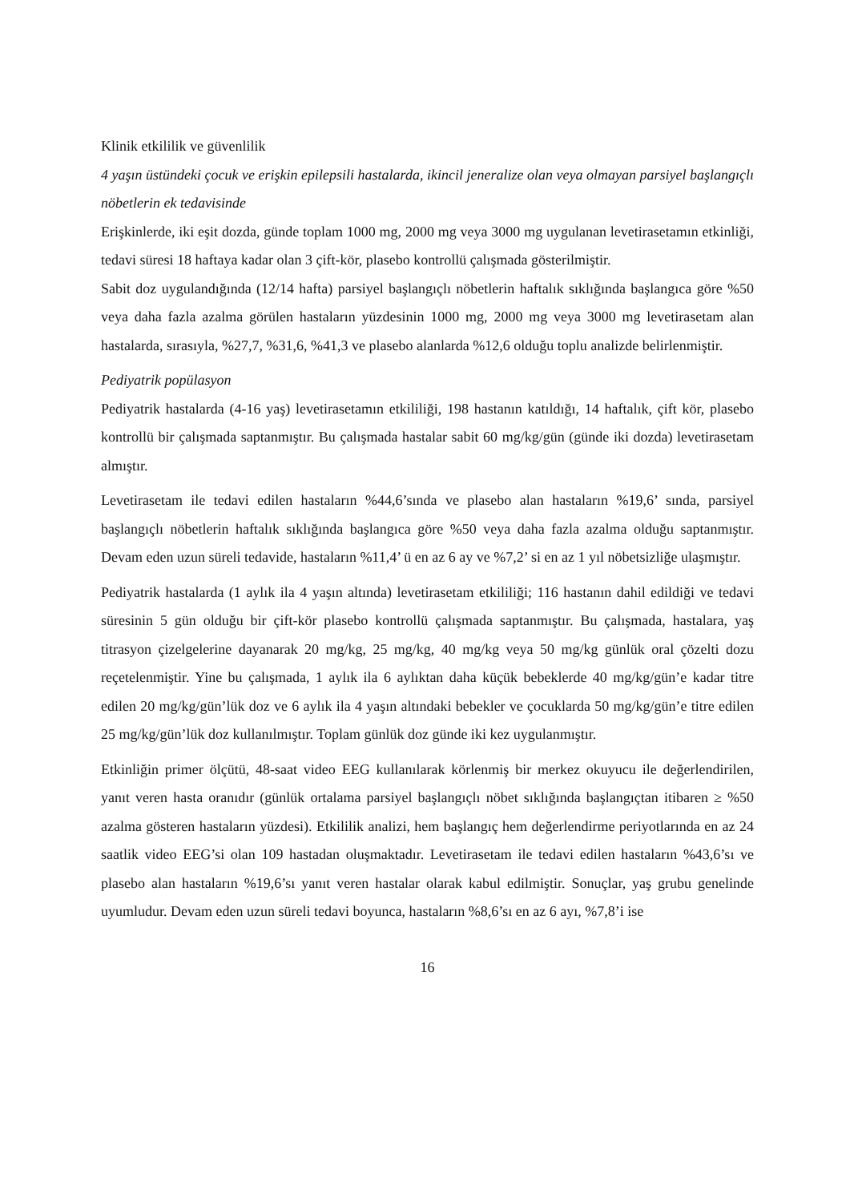Klinik etkililik ve güvenlilik
4 yaşın üstündeki çocuk ve erişkin epilepsili hastalarda, ikincil jeneralize olan veya olmayan parsiyel başlangıçlı nöbetlerin ek tedavisinde
Erişkinlerde, iki eşit dozda, günde toplam 1000 mg, 2000 mg veya 3000 mg uygulanan levetirasetamın etkinliği, tedavi süresi 18 haftaya kadar olan 3 çift-kör, plasebo kontrollü çalışmada gösterilmiştir.
Sabit doz uygulandığında (12/14 hafta) parsiyel başlangıçlı nöbetlerin haftalık sıklığında başlangıca göre %50 veya daha fazla azalma görülen hastaların yüzdesinin 1000 mg, 2000 mg veya 3000 mg levetirasetam alan hastalarda, sırasıyla, %27,7, %31,6, %41,3 ve plasebo alanlarda %12,6 olduğu toplu analizde belirlenmiştir.
Pediyatrik popülasyon
Pediyatrik hastalarda (4-16 yaş) levetirasetamın etkililiği, 198 hastanın katıldığı, 14 haftalık, çift kör, plasebo kontrollü bir çalışmada saptanmıştır. Bu çalışmada hastalar sabit 60 mg/kg/gün (günde iki dozda) levetirasetam almıştır.
Levetirasetam ile tedavi edilen hastaların %44,6’sında ve plasebo alan hastaların %19,6’ sında, parsiyel başlangıçlı nöbetlerin haftalık sıklığında başlangıca göre %50 veya daha fazla azalma olduğu saptanmıştır. Devam eden uzun süreli tedavide, hastaların %11,4’ ü en az 6 ay ve %7,2’ si en az 1 yıl nöbetsizliğe ulaşmıştır.
Pediyatrik hastalarda (1 aylık ila 4 yaşın altında) levetirasetam etkililiği; 116 hastanın dahil edildiği ve tedavi süresinin 5 gün olduğu bir çift-kör plasebo kontrollü çalışmada saptanmıştır. Bu çalışmada, hastalara, yaş titrasyon çizelgelerine dayanarak 20 mg/kg, 25 mg/kg, 40 mg/kg veya 50 mg/kg günlük oral çözelti dozu reçetelenmiştir. Yine bu çalışmada, 1 aylık ila 6 aylıktan daha küçük bebeklerde 40 mg/kg/gün’e kadar titre edilen 20 mg/kg/gün’lük doz ve 6 aylık ila 4 yaşın altındaki bebekler ve çocuklarda 50 mg/kg/gün’e titre edilen 25 mg/kg/gün’lük doz kullanılmıştır. Toplam günlük doz günde iki kez uygulanmıştır.
Etkinliğin primer ölçütü, 48-saat video EEG kullanılarak körlenmiş bir merkez okuyucu ile değerlendirilen, yanıt veren hasta oranıdır (günlük ortalama parsiyel başlangıçlı nöbet sıklığında başlangıçtan itibaren ≥ %50 azalma gösteren hastaların yüzdesi). Etkililik analizi, hem başlangıç hem değerlendirme periyotlarında en az 24 saatlik video EEG’si olan 109 hastadan oluşmaktadır. Levetirasetam ile tedavi edilen hastaların %43,6’sı ve plasebo alan hastaların %19,6’sı yanıt veren hastalar olarak kabul edilmiştir. Sonuçlar, yaş grubu genelinde uyumludur. Devam eden uzun süreli tedavi boyunca, hastaların %8,6’sı en az 6 ayı, %7,8’i ise
16